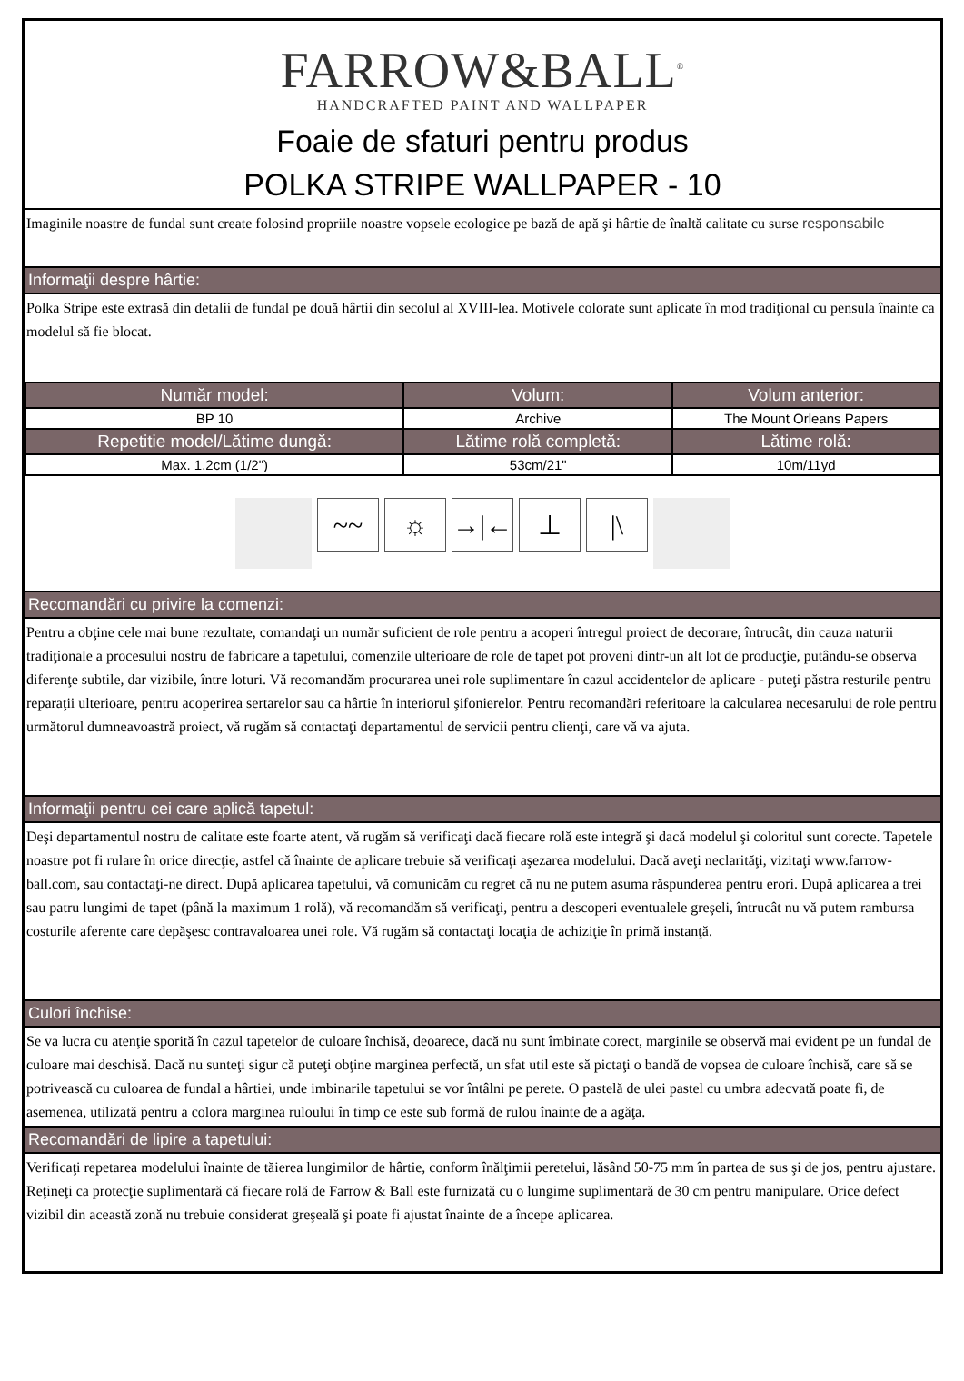FARROW&BALL<sup>®</sup>
HANDCRAFTED PAINT AND WALLPAPER
Foaie de sfaturi pentru produs
POLKA STRIPE WALLPAPER - 10
Imaginile noastre de fundal sunt create folosind propriile noastre vopsele ecologice pe bază de apă şi hârtie de înaltă calitate cu surse responsabile
Informaţii despre hârtie:
Polka Stripe este extrasă din detalii de fundal pe două hârtii din secolul al XVIII-lea. Motivele colorate sunt aplicate în mod tradiţional cu pensula înainte ca modelul să fie blocat.
| Număr model: | Volum: | Volum anterior: |
| --- | --- | --- |
| BP 10 | Archive | The Mount Orleans Papers |
| Repetitie model/Lătime dungă: | Lătime rolă completă: | Lătime rolă: |
| Max. 1.2cm (1/2") | 53cm/21" | 10m/11yd |
~~ ☼ →|← ⊥ |\
Recomandări cu privire la comenzi:
Pentru a obţine cele mai bune rezultate, comandaţi un număr suficient de role pentru a acoperi întregul proiect de decorare, întrucât, din cauza naturii tradiţionale a procesului nostru de fabricare a tapetului, comenzile ulterioare de role de tapet pot proveni dintr-un alt lot de producţie, putându-se observa diferenţe subtile, dar vizibile, între loturi. Vă recomandăm procurarea unei role suplimentare în cazul accidentelor de aplicare - puteţi păstra resturile pentru reparaţii ulterioare, pentru acoperirea sertarelor sau ca hârtie în interiorul şifonierelor. Pentru recomandări referitoare la calcularea necesarului de role pentru următorul dumneavoastră proiect, vă rugăm să contactaţi departamentul de servicii pentru clienţi, care vă va ajuta.
Informaţii pentru cei care aplică tapetul:
Deşi departamentul nostru de calitate este foarte atent, vă rugăm să verificaţi dacă fiecare rolă este integră şi dacă modelul şi coloritul sunt corecte. Tapetele noastre pot fi rulare în orice direcţie, astfel că înainte de aplicare trebuie să verificaţi aşezarea modelului. Dacă aveţi neclarităţi, vizitaţi www.farrow-ball.com, sau contactaţi-ne direct. După aplicarea tapetului, vă comunicăm cu regret că nu ne putem asuma răspunderea pentru erori. După aplicarea a trei sau patru lungimi de tapet (până la maximum 1 rolă), vă recomandăm să verificaţi, pentru a descoperi eventualele greşeli, întrucât nu vă putem rambursa costurile aferente care depăşesc contravaloarea unei role. Vă rugăm să contactaţi locaţia de achiziţie în primă instanţă.
Culori închise:
Se va lucra cu atenţie sporită în cazul tapetelor de culoare închisă, deoarece, dacă nu sunt îmbinate corect, marginile se observă mai evident pe un fundal de culoare mai deschisă. Dacă nu sunteţi sigur că puteţi obţine marginea perfectă, un sfat util este să pictaţi o bandă de vopsea de culoare închisă, care să se potrivească cu culoarea de fundal a hârtiei, unde imbinarile tapetului se vor întâlni pe perete. O pastelă de ulei pastel cu umbra adecvată poate fi, de asemenea, utilizată pentru a colora marginea ruloului în timp ce este sub formă de rulou înainte de a agăţa.
Recomandări de lipire a tapetului:
Verificaţi repetarea modelului înainte de tăierea lungimilor de hârtie, conform înălţimii peretelui, lăsând 50-75 mm în partea de sus şi de jos, pentru ajustare. Reţineţi ca protecţie suplimentară că fiecare rolă de Farrow & Ball este furnizată cu o lungime suplimentară de 30 cm pentru manipulare. Orice defect vizibil din această zonă nu trebuie considerat greşeală şi poate fi ajustat înainte de a începe aplicarea.